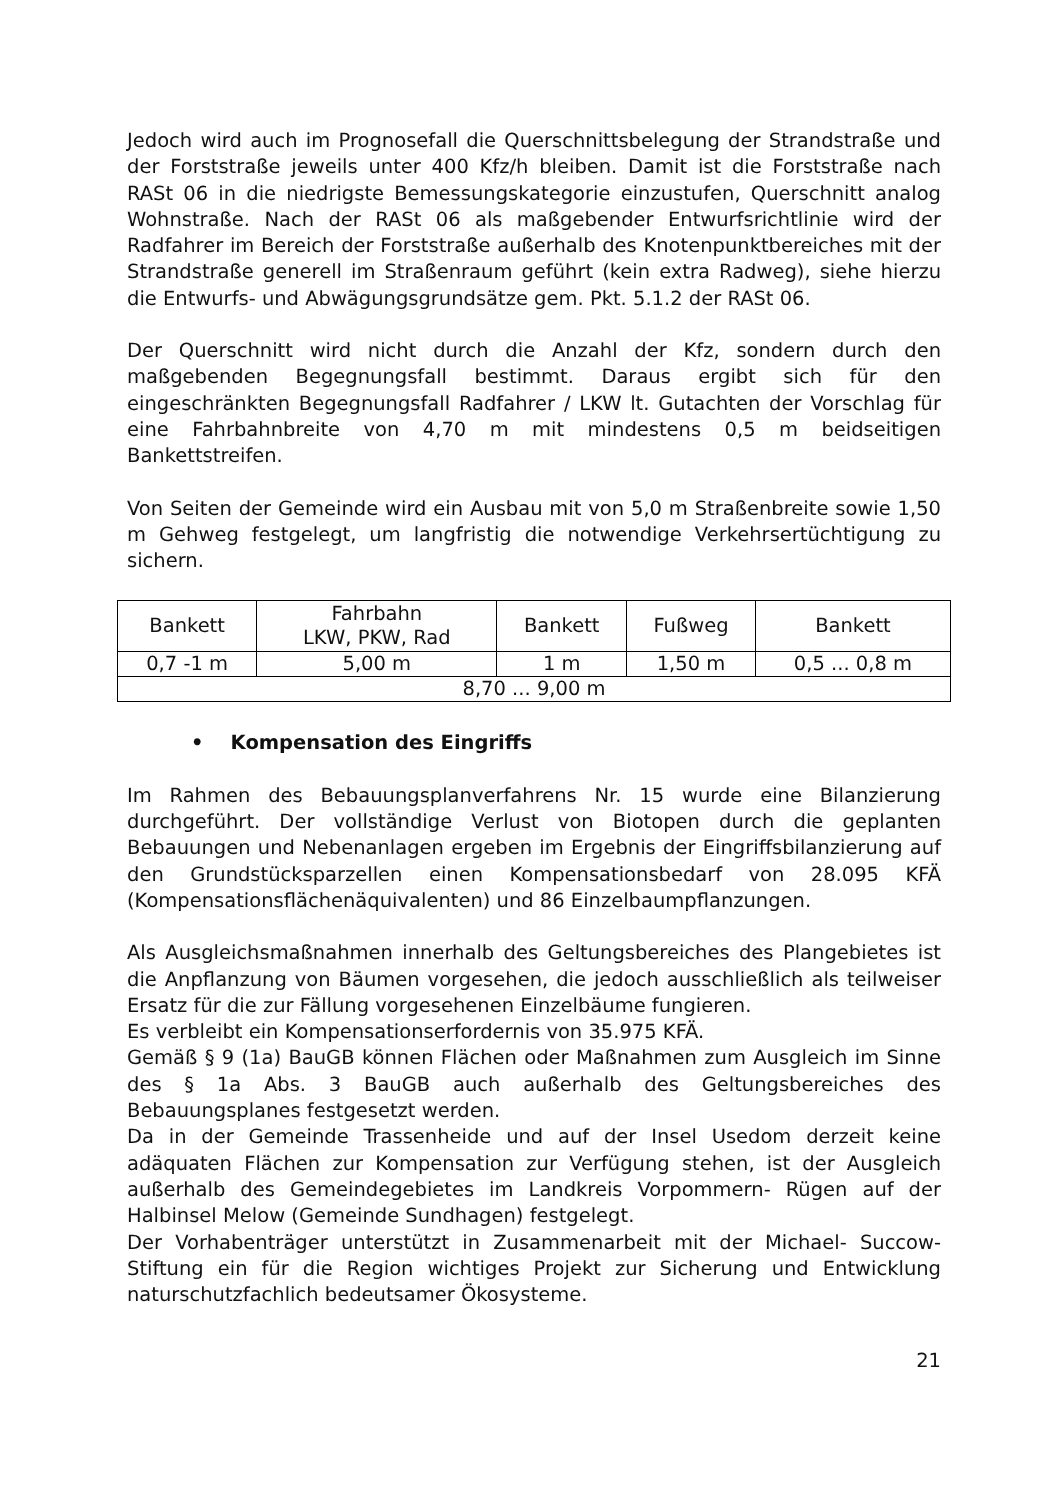Jedoch wird auch im Prognosefall die Querschnittsbelegung der Strandstraße und der Forststraße jeweils unter 400 Kfz/h bleiben. Damit ist die Forststraße nach RASt 06 in die niedrigste Bemessungskategorie einzustufen, Querschnitt analog Wohnstraße. Nach der RASt 06 als maßgebender Entwurfsrichtlinie wird der Radfahrer im Bereich der Forststraße außerhalb des Knotenpunktbereiches mit der Strandstraße generell im Straßenraum geführt (kein extra Radweg), siehe hierzu die Entwurfs- und Abwägungsgrundsätze gem. Pkt. 5.1.2 der RASt 06.
Der Querschnitt wird nicht durch die Anzahl der Kfz, sondern durch den maßgebenden Begegnungsfall bestimmt. Daraus ergibt sich für den eingeschränkten Begegnungsfall Radfahrer / LKW lt. Gutachten der Vorschlag für eine Fahrbahnbreite von 4,70 m mit mindestens 0,5 m beidseitigen Bankettstreifen.
Von Seiten der Gemeinde wird ein Ausbau mit von 5,0 m Straßenbreite sowie 1,50 m Gehweg festgelegt, um langfristig die notwendige Verkehrsertüchtigung zu sichern.
| Bankett | Fahrbahn LKW, PKW, Rad | Bankett | Fußweg | Bankett |
| 0,7 -1 m | 5,00 m | 1 m | 1,50 m | 0,5 ... 0,8 m |
| 8,70 ... 9,00 m | | | | |
• Kompensation des Eingriffs
Im Rahmen des Bebauungsplanverfahrens Nr. 15 wurde eine Bilanzierung durchgeführt. Der vollständige Verlust von Biotopen durch die geplanten Bebauungen und Nebenanlagen ergeben im Ergebnis der Eingriffsbilanzierung auf den Grundstücksparzellen einen Kompensationsbedarf von 28.095 KFÄ (Kompensationsflächenäquivalenten) und 86 Einzelbaumpflanzungen.
Als Ausgleichsmaßnahmen innerhalb des Geltungsbereiches des Plangebietes ist die Anpflanzung von Bäumen vorgesehen, die jedoch ausschließlich als teilweiser Ersatz für die zur Fällung vorgesehenen Einzelbäume fungieren.
Es verbleibt ein Kompensationserfordernis von 35.975 KFÄ.
Gemäß § 9 (1a) BauGB können Flächen oder Maßnahmen zum Ausgleich im Sinne des § 1a Abs. 3 BauGB auch außerhalb des Geltungsbereiches des Bebauungsplanes festgesetzt werden.
Da in der Gemeinde Trassenheide und auf der Insel Usedom derzeit keine adäquaten Flächen zur Kompensation zur Verfügung stehen, ist der Ausgleich außerhalb des Gemeindegebietes im Landkreis Vorpommern- Rügen auf der Halbinsel Melow (Gemeinde Sundhagen) festgelegt.
Der Vorhabenträger unterstützt in Zusammenarbeit mit der Michael- Succow-Stiftung ein für die Region wichtiges Projekt zur Sicherung und Entwicklung naturschutzfachlich bedeutsamer Ökosysteme.
21